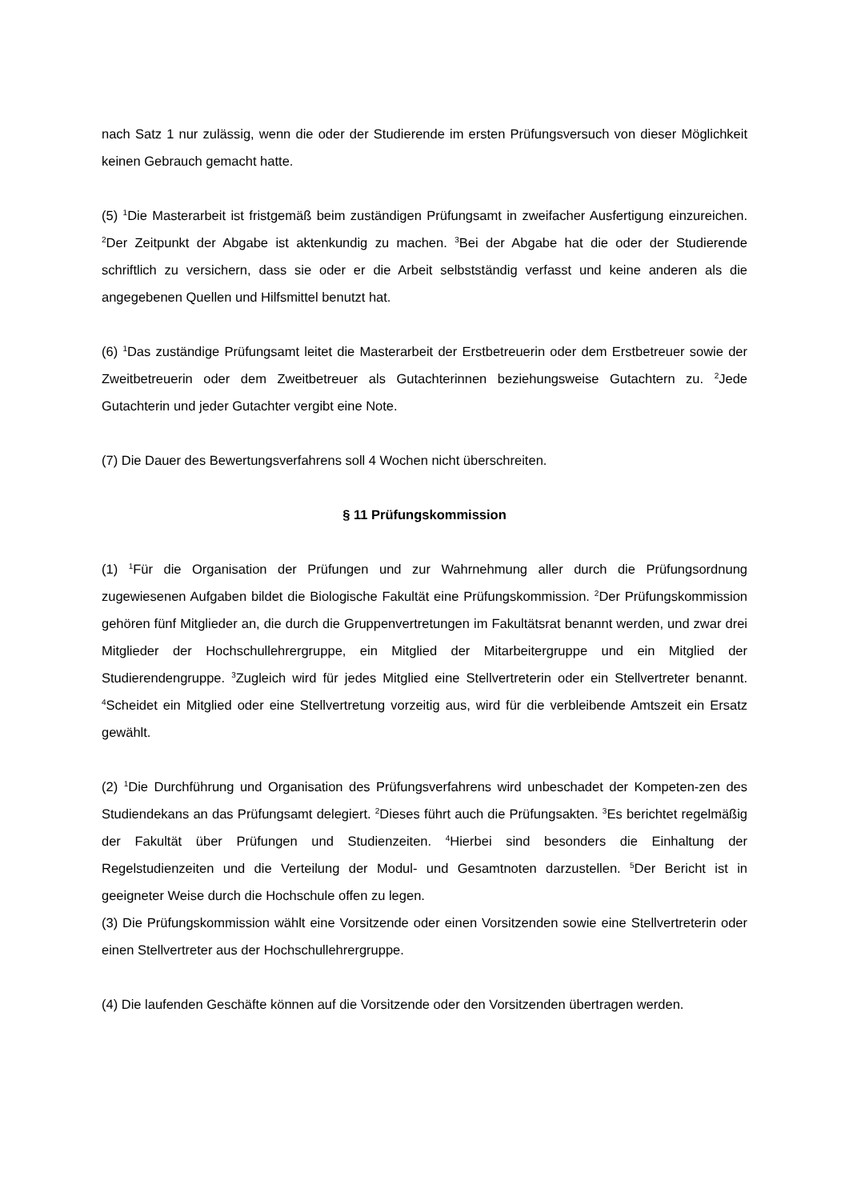nach Satz 1 nur zulässig, wenn die oder der Studierende im ersten Prüfungsversuch von dieser Möglichkeit keinen Gebrauch gemacht hatte.
(5) <sup>1</sup>Die Masterarbeit ist fristgemäß beim zuständigen Prüfungsamt in zweifacher Ausfertigung einzureichen. <sup>2</sup>Der Zeitpunkt der Abgabe ist aktenkundig zu machen. <sup>3</sup>Bei der Abgabe hat die oder der Studierende schriftlich zu versichern, dass sie oder er die Arbeit selbstständig verfasst und keine anderen als die angegebenen Quellen und Hilfsmittel benutzt hat.
(6) <sup>1</sup>Das zuständige Prüfungsamt leitet die Masterarbeit der Erstbetreuerin oder dem Erstbetreuer sowie der Zweitbetreuerin oder dem Zweitbetreuer als Gutachterinnen beziehungsweise Gutachtern zu. <sup>2</sup>Jede Gutachterin und jeder Gutachter vergibt eine Note.
(7) Die Dauer des Bewertungsverfahrens soll 4 Wochen nicht überschreiten.
§ 11 Prüfungskommission
(1) <sup>1</sup>Für die Organisation der Prüfungen und zur Wahrnehmung aller durch die Prüfungsordnung zugewiesenen Aufgaben bildet die Biologische Fakultät eine Prüfungskommission. <sup>2</sup>Der Prüfungskommission gehören fünf Mitglieder an, die durch die Gruppenvertretungen im Fakultätsrat benannt werden, und zwar drei Mitglieder der Hochschullehrergruppe, ein Mitglied der Mitarbeitergruppe und ein Mitglied der Studierendengruppe. <sup>3</sup>Zugleich wird für jedes Mitglied eine Stellvertreterin oder ein Stellvertreter benannt. <sup>4</sup>Scheidet ein Mitglied oder eine Stellvertretung vorzeitig aus, wird für die verbleibende Amtszeit ein Ersatz gewählt.
(2) <sup>1</sup>Die Durchführung und Organisation des Prüfungsverfahrens wird unbeschadet der Kompeten-zen des Studiendekans an das Prüfungsamt delegiert. <sup>2</sup>Dieses führt auch die Prüfungsakten. <sup>3</sup>Es berichtet regelmäßig der Fakultät über Prüfungen und Studienzeiten. <sup>4</sup>Hierbei sind besonders die Einhaltung der Regelstudienzeiten und die Verteilung der Modul- und Gesamtnoten darzustellen. <sup>5</sup>Der Bericht ist in geeigneter Weise durch die Hochschule offen zu legen.
(3) Die Prüfungskommission wählt eine Vorsitzende oder einen Vorsitzenden sowie eine Stellvertreterin oder einen Stellvertreter aus der Hochschullehrergruppe.
(4) Die laufenden Geschäfte können auf die Vorsitzende oder den Vorsitzenden übertragen werden.